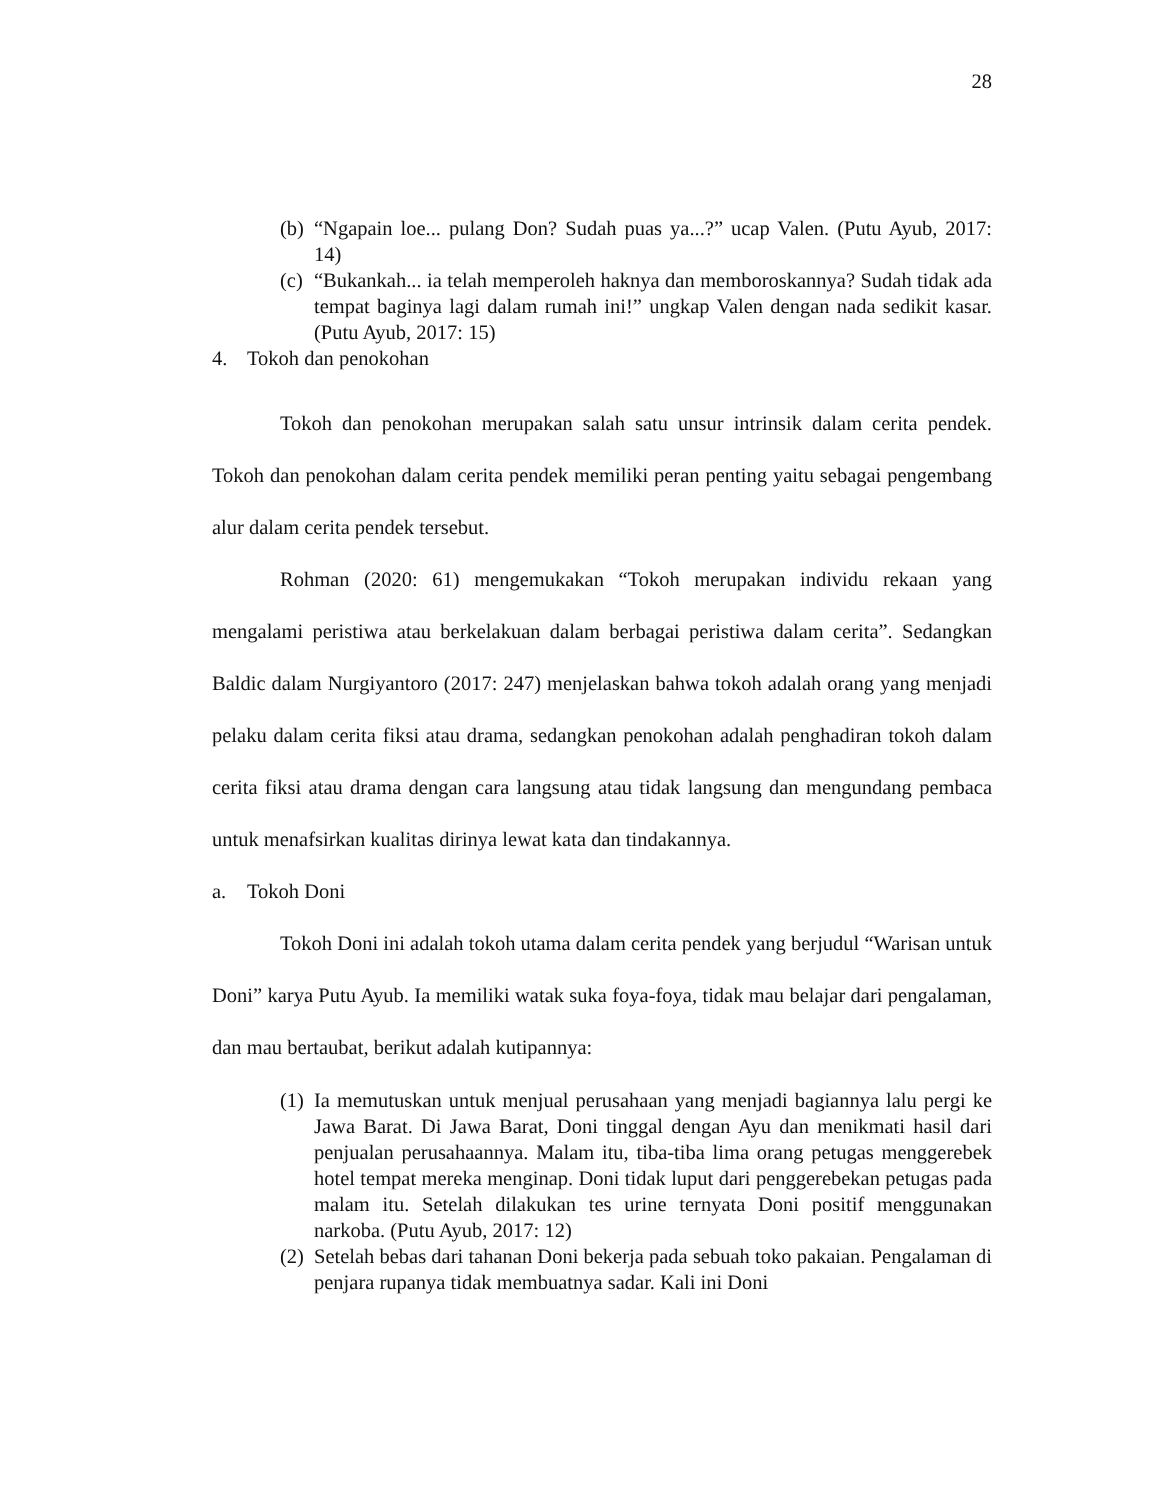28
(b) “Ngapain loe... pulang Don? Sudah puas ya...?” ucap Valen. (Putu Ayub, 2017: 14)
(c) “Bukankah... ia telah memperoleh haknya dan memboroskannya? Sudah tidak ada tempat baginya lagi dalam rumah ini!” ungkap Valen dengan nada sedikit kasar. (Putu Ayub, 2017: 15)
4. Tokoh dan penokohan
Tokoh dan penokohan merupakan salah satu unsur intrinsik dalam cerita pendek. Tokoh dan penokohan dalam cerita pendek memiliki peran penting yaitu sebagai pengembang alur dalam cerita pendek tersebut.
Rohman (2020: 61) mengemukakan “Tokoh merupakan individu rekaan yang mengalami peristiwa atau berkelakuan dalam berbagai peristiwa dalam cerita”. Sedangkan Baldic dalam Nurgiyantoro (2017: 247) menjelaskan bahwa tokoh adalah orang yang menjadi pelaku dalam cerita fiksi atau drama, sedangkan penokohan adalah penghadiran tokoh dalam cerita fiksi atau drama dengan cara langsung atau tidak langsung dan mengundang pembaca untuk menafsirkan kualitas dirinya lewat kata dan tindakannya.
a. Tokoh Doni
Tokoh Doni ini adalah tokoh utama dalam cerita pendek yang berjudul “Warisan untuk Doni” karya Putu Ayub. Ia memiliki watak suka foya-foya, tidak mau belajar dari pengalaman, dan mau bertaubat, berikut adalah kutipannya:
(1) Ia memutuskan untuk menjual perusahaan yang menjadi bagiannya lalu pergi ke Jawa Barat. Di Jawa Barat, Doni tinggal dengan Ayu dan menikmati hasil dari penjualan perusahaannya. Malam itu, tiba-tiba lima orang petugas menggerebek hotel tempat mereka menginap. Doni tidak luput dari penggerebekan petugas pada malam itu. Setelah dilakukan tes urine ternyata Doni positif menggunakan narkoba. (Putu Ayub, 2017: 12)
(2) Setelah bebas dari tahanan Doni bekerja pada sebuah toko pakaian. Pengalaman di penjara rupanya tidak membuatnya sadar. Kali ini Doni